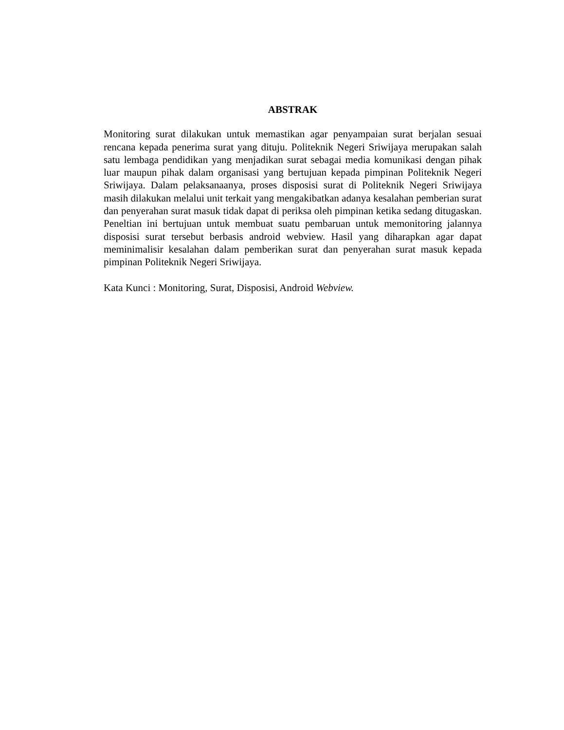ABSTRAK
Monitoring surat dilakukan untuk memastikan agar penyampaian surat berjalan sesuai rencana kepada penerima surat yang dituju. Politeknik Negeri Sriwijaya merupakan salah satu lembaga pendidikan yang menjadikan surat sebagai media komunikasi dengan pihak luar maupun pihak dalam organisasi yang bertujuan kepada pimpinan Politeknik Negeri Sriwijaya. Dalam pelaksanaanya, proses disposisi surat di Politeknik Negeri Sriwijaya masih dilakukan melalui unit terkait yang mengakibatkan adanya kesalahan pemberian surat dan penyerahan surat masuk tidak dapat di periksa oleh pimpinan ketika sedang ditugaskan. Peneltian ini bertujuan untuk membuat suatu pembaruan untuk memonitoring jalannya disposisi surat tersebut berbasis android webview. Hasil yang diharapkan agar dapat meminimalisir kesalahan dalam pemberikan surat dan penyerahan surat masuk kepada pimpinan Politeknik Negeri Sriwijaya.
Kata Kunci : Monitoring, Surat, Disposisi, Android Webview.